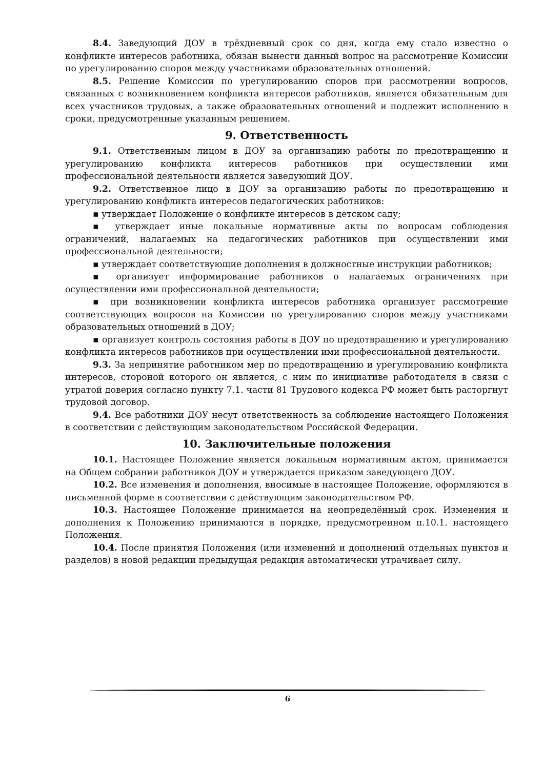8.4. Заведующий ДОУ в трёхдневный срок со дня, когда ему стало известно о конфликте интересов работника, обязан вынести данный вопрос на рассмотрение Комиссии по урегулированию споров между участниками образовательных отношений.
8.5. Решение Комиссии по урегулированию споров при рассмотрении вопросов, связанных с возникновением конфликта интересов работников, является обязательным для всех участников трудовых, а также образовательных отношений и подлежит исполнению в сроки, предусмотренные указанным решением.
9. Ответственность
9.1. Ответственным лицом в ДОУ за организацию работы по предотвращению и урегулированию конфликта интересов работников при осуществлении ими профессиональной деятельности является заведующий ДОУ.
9.2. Ответственное лицо в ДОУ за организацию работы по предотвращению и урегулированию конфликта интересов педагогических работников:
▪ утверждает Положение о конфликте интересов в детском саду;
▪ утверждает иные локальные нормативные акты по вопросам соблюдения ограничений, налагаемых на педагогических работников при осуществлении ими профессиональной деятельности;
▪ утверждает соответствующие дополнения в должностные инструкции работников;
▪ организует информирование работников о налагаемых ограничениях при осуществлении ими профессиональной деятельности;
▪ при возникновении конфликта интересов работника организует рассмотрение соответствующих вопросов на Комиссии по урегулированию споров между участниками образовательных отношений в ДОУ;
▪ организует контроль состояния работы в ДОУ по предотвращению и урегулированию конфликта интересов работников при осуществлении ими профессиональной деятельности.
9.3. За непринятие работником мер по предотвращению и урегулированию конфликта интересов, стороной которого он является, с ним по инициативе работодателя в связи с утратой доверия согласно пункту 7.1. части 81 Трудового кодекса РФ может быть расторгнут трудовой договор.
9.4. Все работники ДОУ несут ответственность за соблюдение настоящего Положения в соответствии с действующим законодательством Российской Федерации.
10. Заключительные положения
10.1. Настоящее Положение является локальным нормативным актом, принимается на Общем собрании работников ДОУ и утверждается приказом заведующего ДОУ.
10.2. Все изменения и дополнения, вносимые в настоящее Положение, оформляются в письменной форме в соответствии с действующим законодательством РФ.
10.3. Настоящее Положение принимается на неопределённый срок. Изменения и дополнения к Положению принимаются в порядке, предусмотренном п.10.1. настоящего Положения.
10.4. После принятия Положения (или изменений и дополнений отдельных пунктов и разделов) в новой редакции предыдущая редакция автоматически утрачивает силу.
6